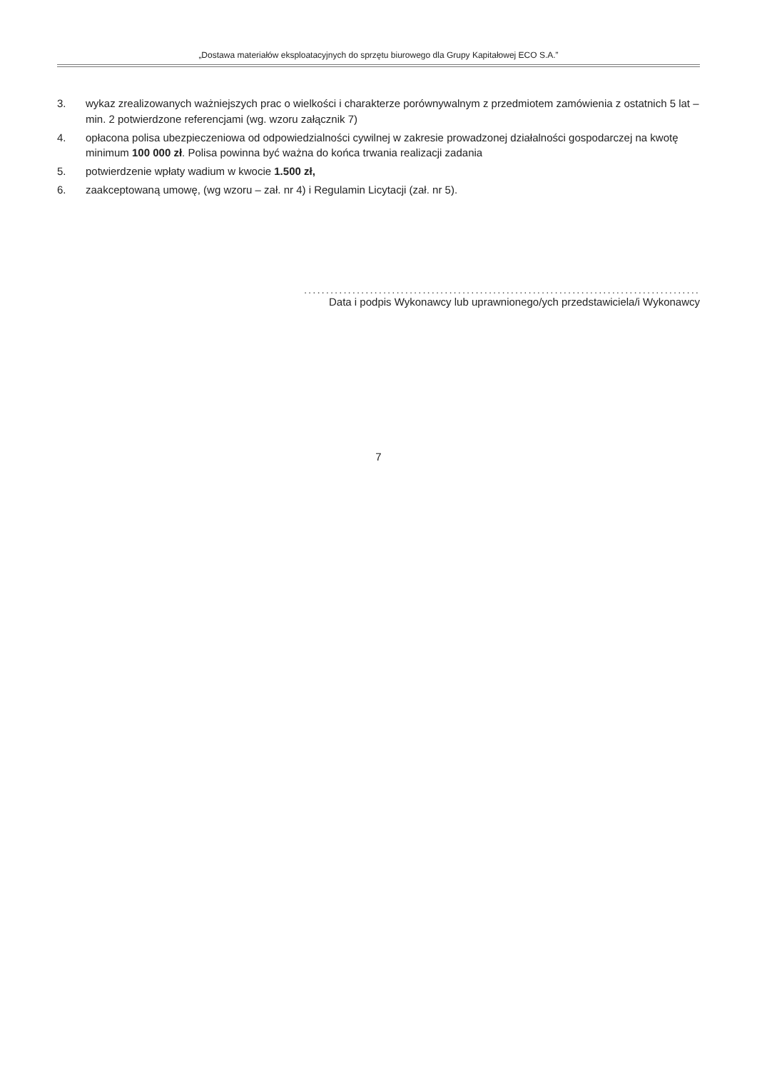„Dostawa materiałów eksploatacyjnych do sprzętu biurowego dla Grupy Kapitałowej ECO S.A.”
3. wykaz zrealizowanych ważniejszych prac o wielkości i charakterze porównywalnym z przedmiotem zamówienia z ostatnich 5 lat – min. 2 potwierdzone referencjami (wg. wzoru załącznik 7)
4. opłacona polisa ubezpieczeniowa od odpowiedzialności cywilnej w zakresie prowadzonej działalności gospodarczej na kwotę minimum 100 000 zł. Polisa powinna być ważna do końca trwania realizacji zadania
5. potwierdzenie wpłaty wadium w kwocie 1.500 zł,
6. zaakceptowaną umowę, (wg wzoru – zał. nr 4) i Regulamin Licytacji (zał. nr 5).
..........................................................................................
Data i podpis Wykonawcy lub uprawnionego/ych przedstawiciela/i Wykonawcy
7